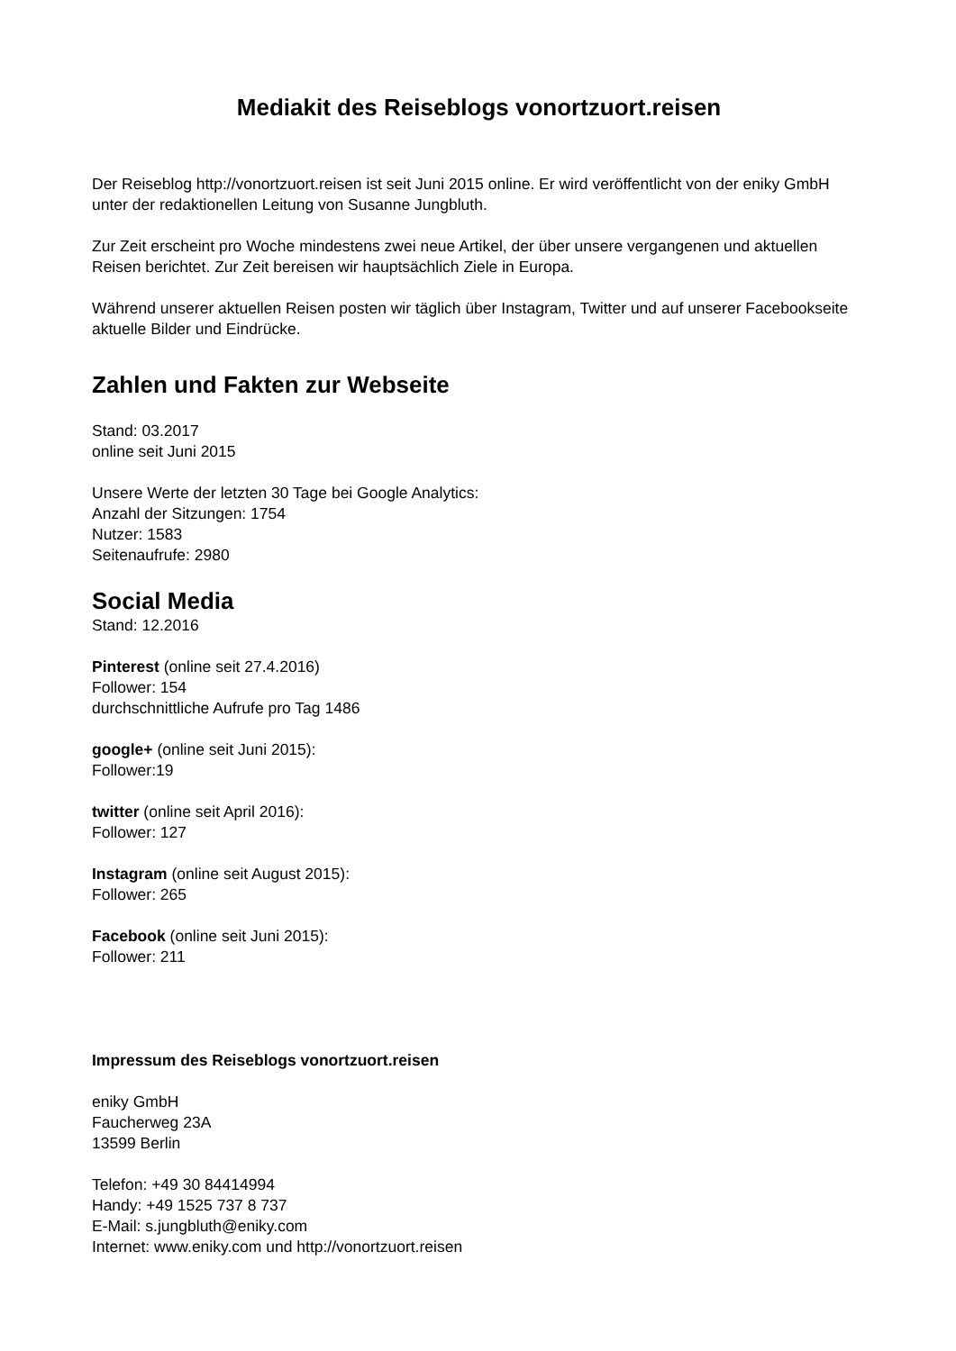Mediakit des Reiseblogs vonortzuort.reisen
Der Reiseblog http://vonortzuort.reisen ist seit Juni 2015 online. Er wird veröffentlicht von der eniky GmbH unter der redaktionellen Leitung von Susanne Jungbluth.
Zur Zeit erscheint pro Woche mindestens zwei neue Artikel, der über unsere vergangenen und aktuellen Reisen berichtet. Zur Zeit bereisen wir hauptsächlich Ziele in Europa.
Während unserer aktuellen Reisen posten wir täglich über Instagram, Twitter und auf unserer Facebookseite aktuelle Bilder und Eindrücke.
Zahlen und Fakten zur Webseite
Stand: 03.2017
online seit Juni 2015
Unsere Werte der letzten 30 Tage bei Google Analytics:
Anzahl der Sitzungen: 1754
Nutzer: 1583
Seitenaufrufe: 2980
Social Media
Stand: 12.2016
Pinterest (online seit 27.4.2016)
Follower: 154
durchschnittliche Aufrufe pro Tag 1486
google+ (online seit Juni 2015):
Follower:19
twitter (online seit April 2016):
Follower: 127
Instagram (online seit August 2015):
Follower: 265
Facebook (online seit Juni 2015):
Follower: 211
Impressum des Reiseblogs vonortzuort.reisen
eniky GmbH
Faucherweg 23A
13599 Berlin
Telefon: +49 30 84414994
Handy: +49 1525 737 8 737
E-Mail: s.jungbluth@eniky.com
Internet: www.eniky.com und http://vonortzuort.reisen